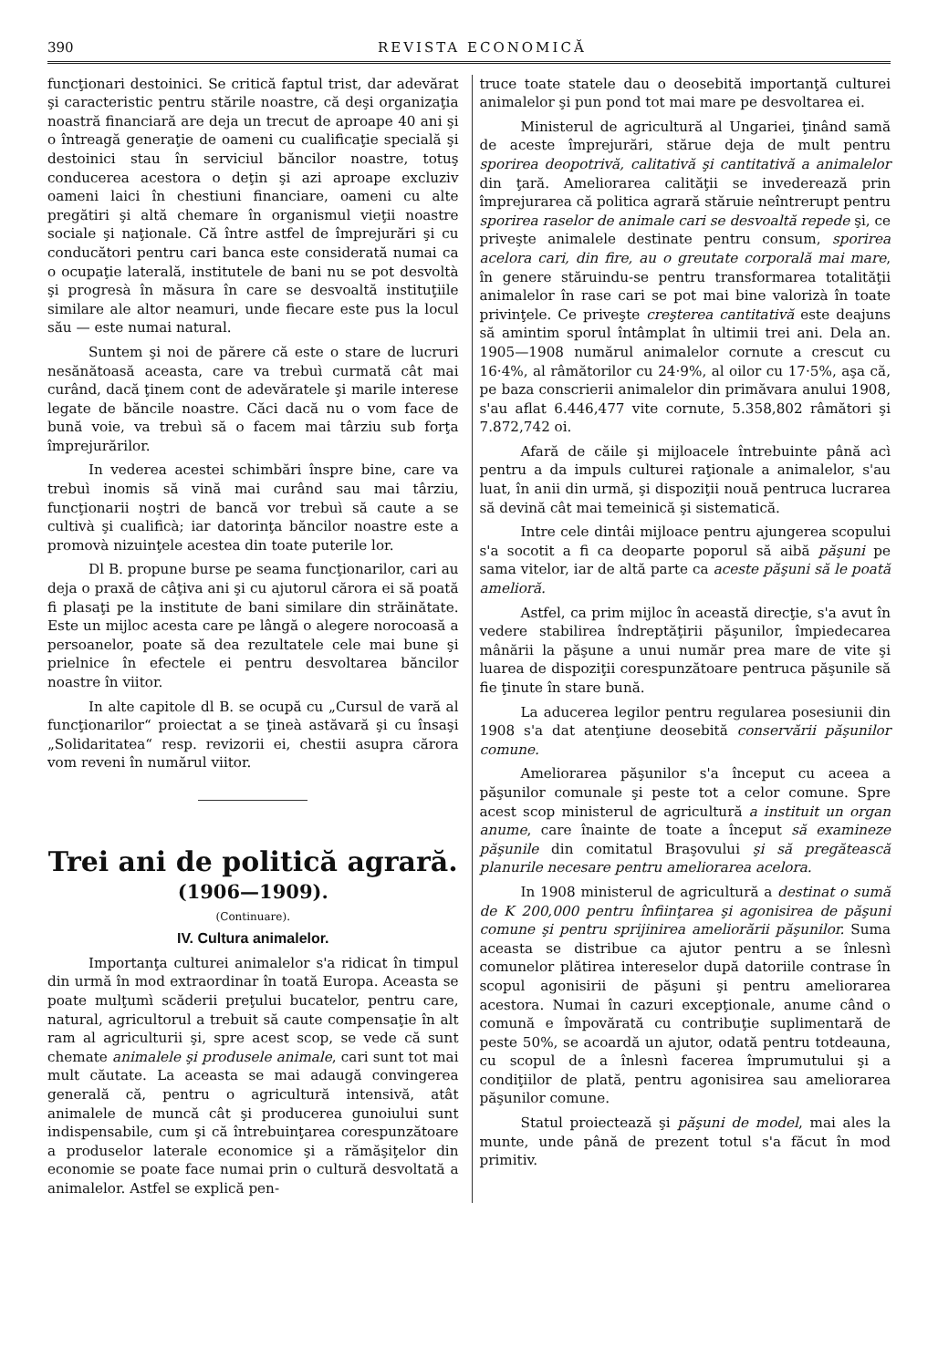390 REVISTA ECONOMICĂ
funcţionari destoinici. Se critică faptul trist, dar adevărat şi caracteristic pentru stările noastre, că deşi organizaţia noastră financiară are deja un trecut de aproape 40 ani şi o întreagă generaţie de oameni cu cualificaţie specială şi destoinici stau în serviciul băncilor noastre, totuş conducerea acestora o deţin şi azi aproape excluziv oameni laici în chestiuni financiare, oameni cu alte pregătiri şi altă chemare în organismul vieţii noastre sociale şi naţionale. Că între astfel de împrejurări şi cu conducători pentru cari banca este considerată numai ca o ocupaţie laterală, institutele de bani nu se pot desvoltà şi progresà în măsura în care se desvoaltă instituţiile similare ale altor neamuri, unde fiecare este pus la locul său — este numai natural.
Suntem şi noi de părere că este o stare de lucruri nesănătoasă aceasta, care va trebuì curmată cât mai curând, dacă ţinem cont de adevăratele şi marile interese legate de băncile noastre. Căci dacă nu o vom face de bună voie, va trebuì să o facem mai târziu sub forţa împrejurărilor.
In vederea acestei schimbări înspre bine, care va trebuì inomis să vină mai curând sau mai târziu, funcţionarii noştri de bancă vor trebuì să caute a se cultivà şi cualificà; iar datorinţa băncilor noastre este a promovà nizuinţele acestea din toate puterile lor.
Dl B. propune burse pe seama funcţionarilor, cari au deja o praxă de câţiva ani şi cu ajutorul cărora ei să poată fi plasaţi pe la institute de bani similare din străinătate. Este un mijloc acesta care pe lângă o alegere norocoasă a persoanelor, poate să dea rezultatele cele mai bune şi prielnice în efectele ei pentru desvoltarea băncilor noastre în viitor.
In alte capitole dl B. se ocupă cu „Cursul de vară al funcţionarilor“ proiectat a se ţineà astăvară şi cu însaşi „Solidaritatea“ resp. revizorii ei, chestii asupra cărora vom reveni în numărul viitor.
Trei ani de politică agrară.
(1906—1909).
(Continuare).
IV. Cultura animalelor.
Importanţa culturei animalelor s'a ridicat în timpul din urmă în mod extraordinar în toată Europa. Aceasta se poate mulţumì scăderii preţului bucatelor, pentru care, natural, agricultorul a trebuit să caute compensaţie în alt ram al agriculturii şi, spre acest scop, se vede că sunt chemate animalele şi produsele animale, cari sunt tot mai mult căutate. La aceasta se mai adaugă convingerea generală că, pentru o agricultură intensivă, atât animalele de muncă cât şi producerea gunoiului sunt indispensabile, cum şi că întrebuinţarea corespunzătoare a produselor laterale economice şi a rămăşiţelor din economie se poate face numai prin o cultură desvoltată a animalelor. Astfel se explică pen-
truce toate statele dau o deosebită importanţă culturei animalelor şi pun pond tot mai mare pe desvoltarea ei.
Ministerul de agricultură al Ungariei, ţinând samă de aceste împrejurări, stărue deja de mult pentru sporirea deopotrivă, calitativă şi cantitativă a animalelor din ţară. Ameliorarea calităţii se invederează prin împrejurarea că politica agrară stăruie neîntrerupt pentru sporirea raselor de animale cari se desvoaltă repede şi, ce priveşte animalele destinate pentru consum, sporirea acelora cari, din fire, au o greutate corporală mai mare, în genere stăruindu-se pentru transformarea totalităţii animalelor în rase cari se pot mai bine valorizà în toate privinţele. Ce priveşte creşterea cantitativă este deajuns să amintim sporul întâmplat în ultimii trei ani. Dela an. 1905—1908 numărul animalelor cornute a crescut cu 16·4%, al râmătorilor cu 24·9%, al oilor cu 17·5%, aşa că, pe baza conscrierii animalelor din primăvara anului 1908, s'au aflat 6.446,477 vite cornute, 5.358,802 râmători şi 7.872,742 oi.
Afară de căile şi mijloacele întrebuinte până acì pentru a da impuls culturei raţionale a animalelor, s'au luat, în anii din urmă, şi dispoziţii nouă pentruca lucrarea să devină cât mai temeinică şi sistematică.
Intre cele dintâi mijloace pentru ajungerea scopului s'a socotit a fi ca deoparte poporul să aibă păşuni pe sama vitelor, iar de altă parte ca aceste păşuni să le poată amelioră.
Astfel, ca prim mijloc în această direcţie, s'a avut în vedere stabilirea îndreptăţirii păşunilor, împiedecarea mânării la păşune a unui număr prea mare de vite şi luarea de dispoziţii corespunzătoare pentruca păşunile să fie ţinute în stare bună.
La aducerea legilor pentru regularea posesiunii din 1908 s'a dat atenţiune deosebită conservării păşunilor comune.
Ameliorarea păşunilor s'a început cu aceea a păşunilor comunale şi peste tot a celor comune. Spre acest scop ministerul de agricultură a instituit un organ anume, care înainte de toate a început să examineze păşunile din comitatul Braşovului şi să pregătească planurile necesare pentru ameliorarea acelora.
In 1908 ministerul de agricultură a destinat o sumă de K 200,000 pentru înfiinţarea şi agonisirea de păşuni comune şi pentru sprijinirea ameliorării păşunilor. Suma aceasta se distribue ca ajutor pentru a se înlesnì comunelor plătirea intereselor după datoriile contrase în scopul agonisirii de păşuni şi pentru ameliorarea acestora. Numai în cazuri excepţionale, anume când o comună e împovărată cu contribuţie suplimentară de peste 50%, se acoardă un ajutor, odată pentru totdeauna, cu scopul de a înlesnì facerea împrumutului şi a condiţiilor de plată, pentru agonisirea sau ameliorarea păşunilor comune.
Statul proiectează şi păşuni de model, mai ales la munte, unde până de prezent totul s'a făcut în mod primitiv.